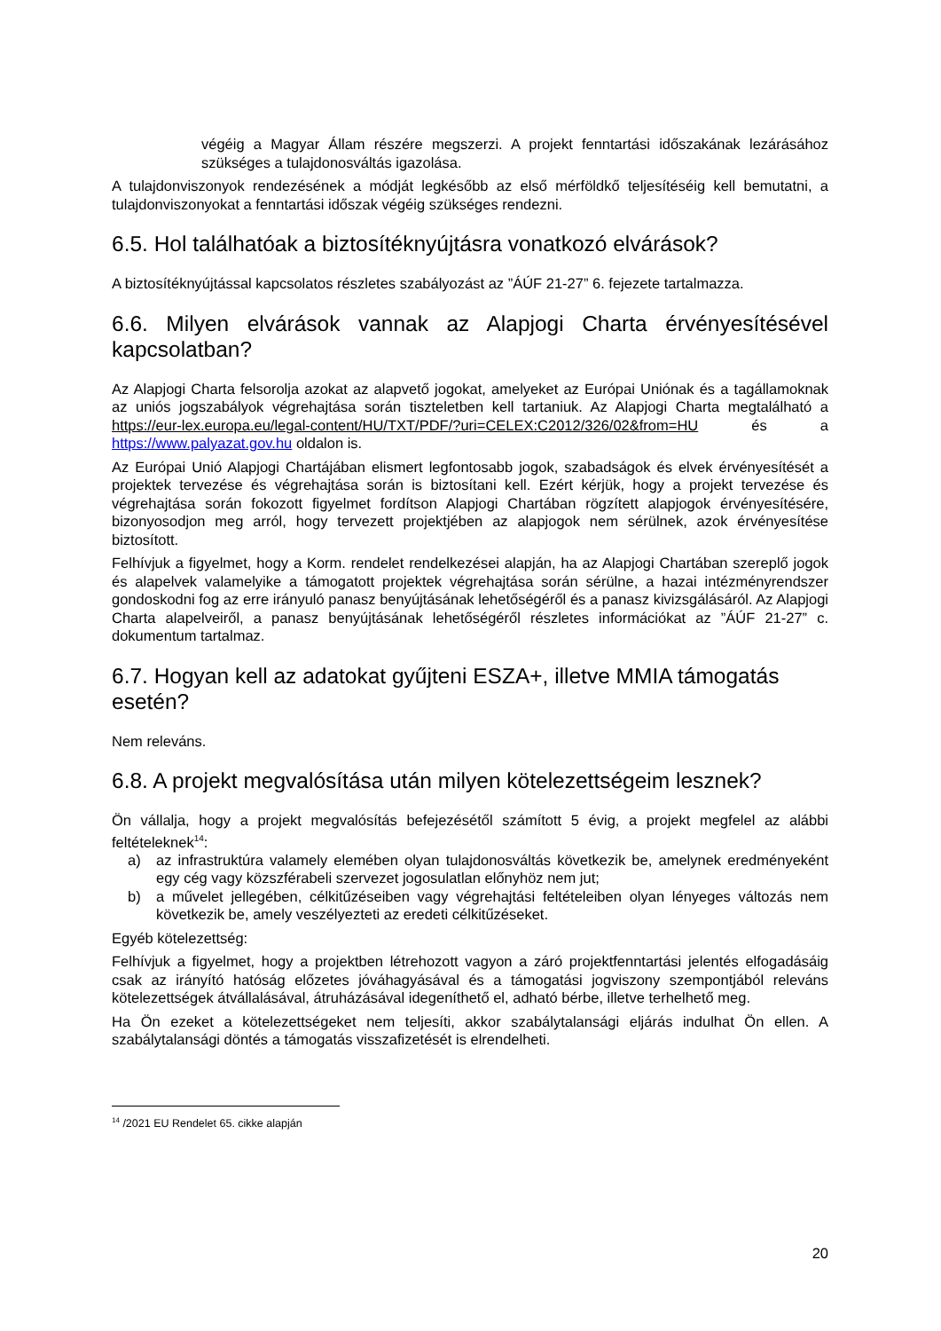végéig a Magyar Állam részére megszerzi. A projekt fenntartási időszakának lezárásához szükséges a tulajdonosváltás igazolása.
A tulajdonviszonyok rendezésének a módját legkésőbb az első mérföldkő teljesítéséig kell bemutatni, a tulajdonviszonyokat a fenntartási időszak végéig szükséges rendezni.
6.5. Hol találhatóak a biztosítéknyújtásra vonatkozó elvárások?
A biztosítéknyújtással kapcsolatos részletes szabályozást az ”ÁÚF 21-27” 6. fejezete tartalmazza.
6.6. Milyen elvárások vannak az Alapjogi Charta érvényesítésével kapcsolatban?
Az Alapjogi Charta felsorolja azokat az alapvető jogokat, amelyeket az Európai Uniónak és a tagállamoknak az uniós jogszabályok végrehajtása során tiszteletben kell tartaniuk. Az Alapjogi Charta megtalálható a https://eur-lex.europa.eu/legal-content/HU/TXT/PDF/?uri=CELEX:C2012/326/02&from=HU és a https://www.palyazat.gov.hu oldalon is.
Az Európai Unió Alapjogi Chartájában elismert legfontosabb jogok, szabadságok és elvek érvényesítését a projektek tervezése és végrehajtása során is biztosítani kell. Ezért kérjük, hogy a projekt tervezése és végrehajtása során fokozott figyelmet fordítson Alapjogi Chartában rögzített alapjogok érvényesítésére, bizonyosodjon meg arról, hogy tervezett projektjében az alapjogok nem sérülnek, azok érvényesítése biztosított.
Felhívjuk a figyelmet, hogy a Korm. rendelet rendelkezései alapján, ha az Alapjogi Chartában szereplő jogok és alapelvek valamelyike a támogatott projektek végrehajtása során sérülne, a hazai intézményrendszer gondoskodni fog az erre irányuló panasz benyújtásának lehetőségéről és a panasz kivizsgálásáról. Az Alapjogi Charta alapelveiről, a panasz benyújtásának lehetőségéről részletes információkat az ”ÁÚF 21-27” c. dokumentum tartalmaz.
6.7. Hogyan kell az adatokat gyűjteni ESZA+, illetve MMIA támogatás esetén?
Nem releváns.
6.8. A projekt megvalósítása után milyen kötelezettségeim lesznek?
Ön vállalja, hogy a projekt megvalósítás befejezésétől számított 5 évig, a projekt megfelel az alábbi feltételeknek<sup>14</sup>:
a) az infrastruktúra valamely elemében olyan tulajdonosváltás következik be, amelynek eredményeként egy cég vagy közszférabeli szervezet jogosulatlan előnyhöz nem jut;
b) a művelet jellegében, célkitűzéseiben vagy végrehajtási feltételeiben olyan lényeges változás nem következik be, amely veszélyezteti az eredeti célkitűzéseket.
Egyéb kötelezettség:
Felhívjuk a figyelmet, hogy a projektben létrehozott vagyon a záró projektfenntartási jelentés elfogadásáig csak az irányító hatóság előzetes jóváhagyásával és a támogatási jogviszony szempontjából releváns kötelezettségek átvállalásával, átruházásával idegeníthető el, adható bérbe, illetve terhelhető meg.
Ha Ön ezeket a kötelezettségeket nem teljesíti, akkor szabálytalansági eljárás indulhat Ön ellen. A szabálytalansági döntés a támogatás visszafizetését is elrendelheti.
<sup>14</sup> /2021 EU Rendelet 65. cikke alapján
20